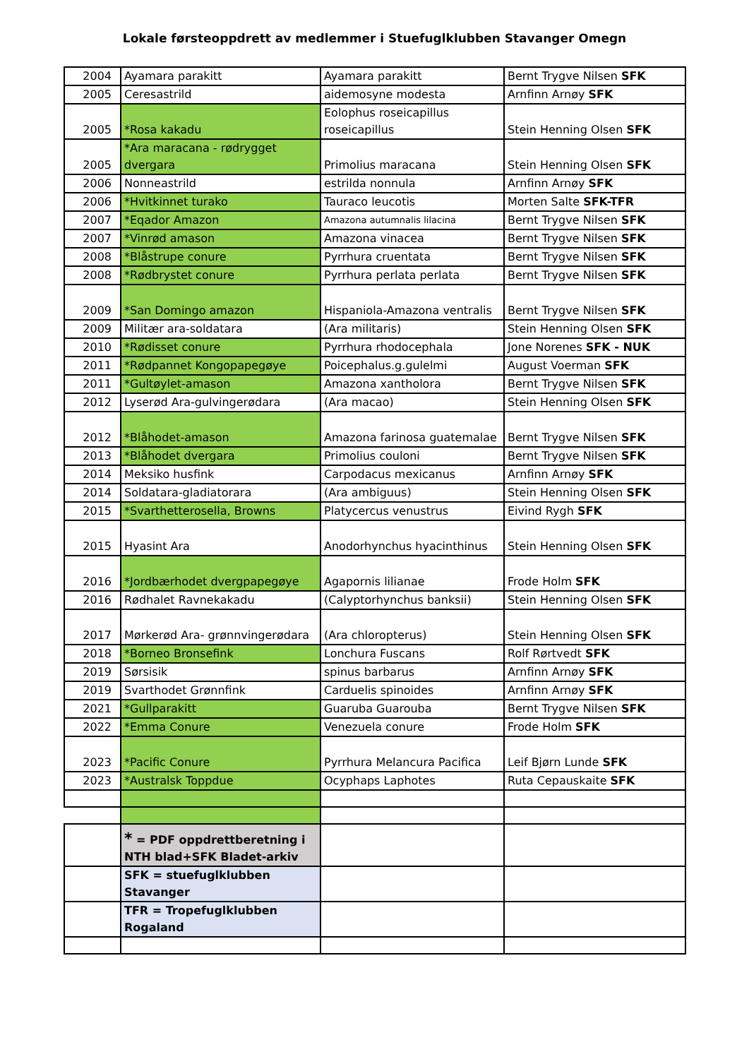Lokale førsteoppdrett av medlemmer i Stuefuglklubben Stavanger Omegn
| 2004 | Ayamara parakitt | Ayamara parakitt | Bernt Trygve Nilsen SFK |
| 2005 | Ceresastrild | aidemosyne modesta | Arnfinn Arnøy SFK |
| 2005 | *Rosa kakadu | Eolophus roseicapillus roseicapillus | Stein Henning Olsen SFK |
| 2005 | *Ara maracana - rødrygget dvergara | Primolius maracana | Stein Henning Olsen SFK |
| 2006 | Nonneastrild | estrilda nonnula | Arnfinn Arnøy SFK |
| 2006 | *Hvitkinnet turako | Tauraco leucotis | Morten Salte SFK-TFR |
| 2007 | *Eqador Amazon | Amazona autumnalis lilacina | Bernt Trygve Nilsen SFK |
| 2007 | *Vinrød amason | Amazona vinacea | Bernt Trygve Nilsen SFK |
| 2008 | *Blåstrupe conure | Pyrrhura cruentata | Bernt Trygve Nilsen SFK |
| 2008 | *Rødbrystet conure | Pyrrhura perlata perlata | Bernt Trygve Nilsen SFK |
| 2009 | *San Domingo amazon | Hispaniola-Amazona ventralis | Bernt Trygve Nilsen SFK |
| 2009 | Militær ara-soldatara | (Ara militaris) | Stein Henning Olsen SFK |
| 2010 | *Rødisset conure | Pyrrhura rhodocephala | Jone Norenes SFK - NUK |
| 2011 | *Rødpannet Kongopapegøye | Poicephalus.g.gulelmi | August Voerman SFK |
| 2011 | *Gultøylet-amason | Amazona xantholora | Bernt Trygve Nilsen SFK |
| 2012 | Lyserød Ara-gulvingerødara | (Ara macao) | Stein Henning Olsen SFK |
| 2012 | *Blåhodet-amason | Amazona farinosa guatemalae | Bernt Trygve Nilsen SFK |
| 2013 | *Blåhodet dvergara | Primolius couloni | Bernt Trygve Nilsen SFK |
| 2014 | Meksiko husfink | Carpodacus mexicanus | Arnfinn Arnøy SFK |
| 2014 | Soldatara-gladiatorara | (Ara ambiguus) | Stein Henning Olsen SFK |
| 2015 | *Svarthetterosella, Browns | Platycercus venustrus | Eivind Rygh SFK |
| 2015 | Hyasint Ara | Anodorhynchus hyacinthinus | Stein Henning Olsen SFK |
| 2016 | *Jordbærhodet dvergpapegøye | Agapornis lilianae | Frode Holm SFK |
| 2016 | Rødhalet Ravnekakadu | (Calyptorhynchus banksii) | Stein Henning Olsen SFK |
| 2017 | Mørkerød Ara- grønnvingerødara | (Ara chloropterus) | Stein Henning Olsen SFK |
| 2018 | *Borneo Bronsefink | Lonchura Fuscans | Rolf Rørtvedt SFK |
| 2019 | Sørsisik | spinus barbarus | Arnfinn Arnøy SFK |
| 2019 | Svarthodet Grønnfink | Carduelis spinoides | Arnfinn Arnøy SFK |
| 2021 | *Gullparakitt | Guaruba Guarouba | Bernt Trygve Nilsen SFK |
| 2022 | *Emma Conure | Venezuela conure | Frode Holm SFK |
| 2023 | *Pacific Conure | Pyrrhura Melancura Pacifica | Leif Bjørn Lunde SFK |
| 2023 | *Australsk Toppdue | Ocyphaps Laphotes | Ruta Cepauskaite SFK |
| | * = PDF oppdrettberetning i NTH blad+SFK Bladet-arkiv | | |
| | SFK = stuefuglklubben Stavanger | | |
| | TFR = Tropefuglklubben Rogaland | | |